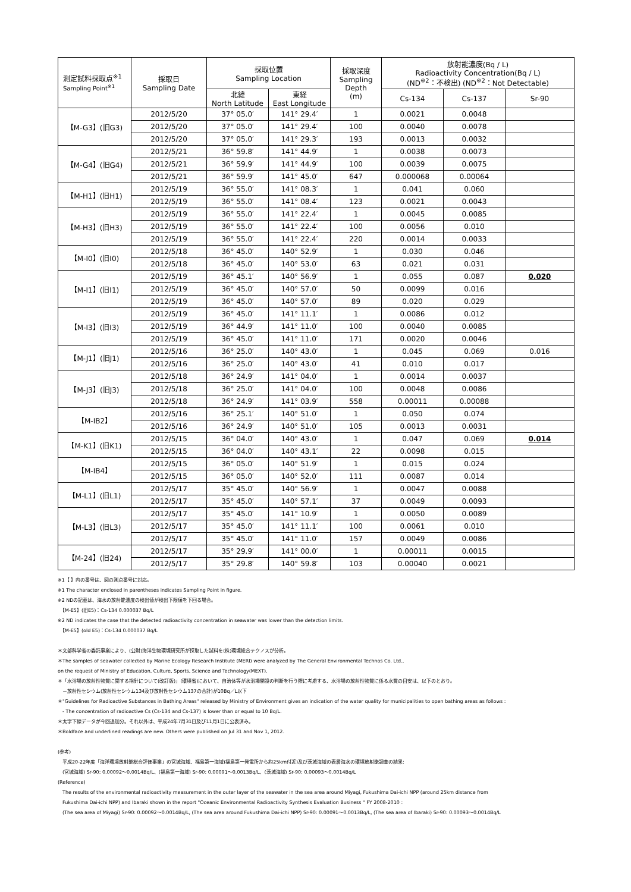| 測定試料採取点<sup>※1</sup> Sampling Point<sup>※1</sup> | 採取日 Sampling Date | 採取位置 Sampling Location | | 採取深度 Sampling Depth (m) | 放射能濃度(Bq / L) Radioactivity Concentration(Bq / L) (ND<sup>※2</sup>：不検出) (ND<sup>※2</sup>：Not Detectable) | | |
| --- | --- | --- | --- | --- | --- | --- | --- |
| | | 北緯 North Latitude | 東経 East Longitude | | Cs-134 | Cs-137 | Sr-90 |
| 【M-G3】(旧G3) | 2012/5/20 | 37° 05.0′ | 141° 29.4′ | 1 | 0.0021 | 0.0048 | |
| | 2012/5/20 | 37° 05.0′ | 141° 29.4′ | 100 | 0.0040 | 0.0078 | |
| | 2012/5/20 | 37° 05.0′ | 141° 29.3′ | 193 | 0.0013 | 0.0032 | |
| 【M-G4】(旧G4) | 2012/5/21 | 36° 59.8′ | 141° 44.9′ | 1 | 0.0038 | 0.0073 | |
| | 2012/5/21 | 36° 59.9′ | 141° 44.9′ | 100 | 0.0039 | 0.0075 | |
| | 2012/5/21 | 36° 59.9′ | 141° 45.0′ | 647 | 0.000068 | 0.00064 | |
| 【M-H1】(旧H1) | 2012/5/19 | 36° 55.0′ | 141° 08.3′ | 1 | 0.041 | 0.060 | |
| | 2012/5/19 | 36° 55.0′ | 141° 08.4′ | 123 | 0.0021 | 0.0043 | |
| 【M-H3】(旧H3) | 2012/5/19 | 36° 55.0′ | 141° 22.4′ | 1 | 0.0045 | 0.0085 | |
| | 2012/5/19 | 36° 55.0′ | 141° 22.4′ | 100 | 0.0056 | 0.010 | |
| | 2012/5/19 | 36° 55.0′ | 141° 22.4′ | 220 | 0.0014 | 0.0033 | |
| 【M-I0】(旧I0) | 2012/5/18 | 36° 45.0′ | 140° 52.9′ | 1 | 0.030 | 0.046 | |
| | 2012/5/18 | 36° 45.0′ | 140° 53.0′ | 63 | 0.021 | 0.031 | |
| 【M-I1】(旧I1) | 2012/5/19 | 36° 45.1′ | 140° 56.9′ | 1 | 0.055 | 0.087 | 0.020 |
| | 2012/5/19 | 36° 45.0′ | 140° 57.0′ | 50 | 0.0099 | 0.016 | |
| | 2012/5/19 | 36° 45.0′ | 140° 57.0′ | 89 | 0.020 | 0.029 | |
| 【M-I3】(旧I3) | 2012/5/19 | 36° 45.0′ | 141° 11.1′ | 1 | 0.0086 | 0.012 | |
| | 2012/5/19 | 36° 44.9′ | 141° 11.0′ | 100 | 0.0040 | 0.0085 | |
| | 2012/5/19 | 36° 45.0′ | 141° 11.0′ | 171 | 0.0020 | 0.0046 | |
| 【M-J1】(旧J1) | 2012/5/16 | 36° 25.0′ | 140° 43.0′ | 1 | 0.045 | 0.069 | 0.016 |
| | 2012/5/16 | 36° 25.0′ | 140° 43.0′ | 41 | 0.010 | 0.017 | |
| 【M-J3】(旧J3) | 2012/5/18 | 36° 24.9′ | 141° 04.0′ | 1 | 0.0014 | 0.0037 | |
| | 2012/5/18 | 36° 25.0′ | 141° 04.0′ | 100 | 0.0048 | 0.0086 | |
| | 2012/5/18 | 36° 24.9′ | 141° 03.9′ | 558 | 0.00011 | 0.00088 | |
| 【M-IB2】 | 2012/5/16 | 36° 25.1′ | 140° 51.0′ | 1 | 0.050 | 0.074 | |
| | 2012/5/16 | 36° 24.9′ | 140° 51.0′ | 105 | 0.0013 | 0.0031 | |
| 【M-K1】(旧K1) | 2012/5/15 | 36° 04.0′ | 140° 43.0′ | 1 | 0.047 | 0.069 | 0.014 |
| | 2012/5/15 | 36° 04.0′ | 140° 43.1′ | 22 | 0.0098 | 0.015 | |
| 【M-IB4】 | 2012/5/15 | 36° 05.0′ | 140° 51.9′ | 1 | 0.015 | 0.024 | |
| | 2012/5/15 | 36° 05.0′ | 140° 52.0′ | 111 | 0.0087 | 0.014 | |
| 【M-L1】(旧L1) | 2012/5/17 | 35° 45.0′ | 140° 56.9′ | 1 | 0.0047 | 0.0088 | |
| | 2012/5/17 | 35° 45.0′ | 140° 57.1′ | 37 | 0.0049 | 0.0093 | |
| 【M-L3】(旧L3) | 2012/5/17 | 35° 45.0′ | 141° 10.9′ | 1 | 0.0050 | 0.0089 | |
| | 2012/5/17 | 35° 45.0′ | 141° 11.1′ | 100 | 0.0061 | 0.010 | |
| | 2012/5/17 | 35° 45.0′ | 141° 11.0′ | 157 | 0.0049 | 0.0086 | |
| 【M-24】(旧24) | 2012/5/17 | 35° 29.9′ | 141° 00.0′ | 1 | 0.00011 | 0.0015 | |
| | 2012/5/17 | 35° 29.8′ | 140° 59.8′ | 103 | 0.00040 | 0.0021 | |
※1【 】内の番号は、図の測点番号に対応。
※1 The character enclosed in parentheses indicates Sampling Point in figure.
※2 NDの記載は、海水の放射能濃度の検出値が検出下限値を下回る場合。
　【M-E5】(旧E5)：Cs-134 0.000037 Bq/L
※2 ND indicates the case that the detected radioactivity concentration in seawater was lower than the detection limits.
　【M-E5】(old E5)：Cs-134 0.000037 Bq/L
＊文部科学省の委託事業により、(公財)海洋生物環境研究所が採取した試料を(株)環境総合テクノスが分析。
＊The samples of seawater collected by Marine Ecology Research Institute (MERI) were analyzed by The General Environmental Technos Co. Ltd.,
on the request of Ministry of Education, Culture, Sports, Science and Technology(MEXT).
＊「水浴場の放射性物質に関する指針について(改訂版)」(環境省)において、自治体等が水浴場開設の判断を行う際に考慮する、水浴場の放射性物質に係る水質の目安は、以下のとおり。
　－放射性セシウム(放射性セシウム134及び放射性セシウム137の合計)が10Bq／L以下
＊"Guidelines for Radioactive Substances in Bathing Areas" released by Ministry of Environment gives an indication of the water quality for municipalities to open bathing areas as follows :
　- The concentration of radioactive Cs (Cs-134 and Cs-137) is lower than or equal to 10 Bq/L.
＊太字下線データが今回追加分。それ以外は、平成24年7月31日及び11月1日に公表済み。
＊Boldface and underlined readings are new. Others were published on Jul 31 and Nov 1, 2012.
(参考)
　平成20-22年度「海洋環境放射能総合評価事業」の宮城海域、福島第一海域(福島第一発電所から約25km付近)及び茨城海域の表層海水の環境放射能調査の結果:
　(宮城海域) Sr-90: 0.00092～0.0014Bq/L、(福島第一海域) Sr-90: 0.00091～0.0013Bq/L、(茨城海域) Sr-90: 0.00093～0.0014Bq/L
(Reference)
　The results of the environmental radioactivity measurement in the outer layer of the seawater in the sea area around Miyagi, Fukushima Dai-ichi NPP (around 25km distance from
　Fukushima Dai-ichi NPP) and Ibaraki shown in the report "Oceanic Environmental Radioactivity Synthesis Evaluation Business " FY 2008-2010 :
　(The sea area of Miyagi) Sr-90: 0.00092～0.0014Bq/L, (The sea area around Fukushima Dai-ichi NPP) Sr-90: 0.00091～0.0013Bq/L, (The sea area of Ibaraki) Sr-90: 0.00093～0.0014Bq/L